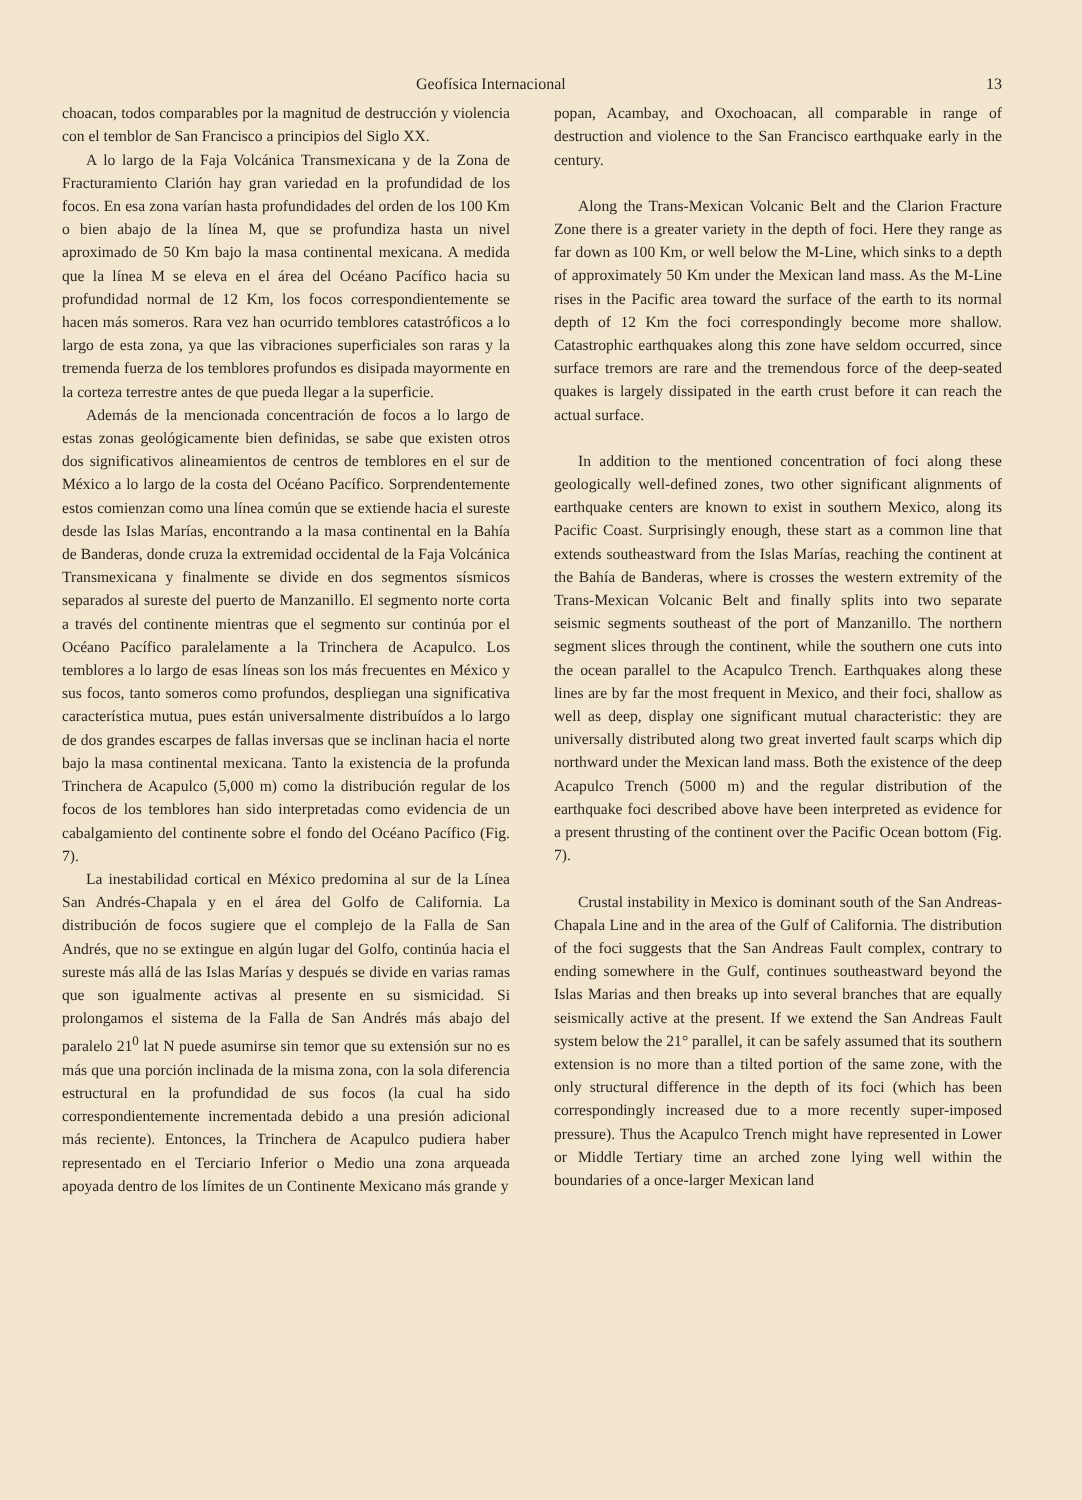Geofísica Internacional 13
choacan, todos comparables por la magnitud de destrucción y violencia con el temblor de San Francisco a principios del Siglo XX.
A lo largo de la Faja Volcánica Transmexicana y de la Zona de Fracturamiento Clarión hay gran variedad en la profundidad de los focos. En esa zona varían hasta profundidades del orden de los 100 Km o bien abajo de la línea M, que se profundiza hasta un nivel aproximado de 50 Km bajo la masa continental mexicana. A medida que la línea M se eleva en el área del Océano Pacífico hacia su profundidad normal de 12 Km, los focos correspondientemente se hacen más someros. Rara vez han ocurrido temblores catastróficos a lo largo de esta zona, ya que las vibraciones superficiales son raras y la tremenda fuerza de los temblores profundos es disipada mayormente en la corteza terrestre antes de que pueda llegar a la superficie.
Además de la mencionada concentración de focos a lo largo de estas zonas geológicamente bien definidas, se sabe que existen otros dos significativos alineamientos de centros de temblores en el sur de México a lo largo de la costa del Océano Pacífico. Sorprendentemente estos comienzan como una línea común que se extiende hacia el sureste desde las Islas Marías, encontrando a la masa continental en la Bahía de Banderas, donde cruza la extremidad occidental de la Faja Volcánica Transmexicana y finalmente se divide en dos segmentos sísmicos separados al sureste del puerto de Manzanillo. El segmento norte corta a través del continente mientras que el segmento sur continúa por el Océano Pacífico paralelamente a la Trinchera de Acapulco. Los temblores a lo largo de esas líneas son los más frecuentes en México y sus focos, tanto someros como profundos, despliegan una significativa característica mutua, pues están universalmente distribuídos a lo largo de dos grandes escarpes de fallas inversas que se inclinan hacia el norte bajo la masa continental mexicana. Tanto la existencia de la profunda Trinchera de Acapulco (5,000 m) como la distribución regular de los focos de los temblores han sido interpretadas como evidencia de un cabalgamiento del continente sobre el fondo del Océano Pacífico (Fig. 7).
La inestabilidad cortical en México predomina al sur de la Línea San Andrés-Chapala y en el área del Golfo de California. La distribución de focos sugiere que el complejo de la Falla de San Andrés, que no se extingue en algún lugar del Golfo, continúa hacia el sureste más allá de las Islas Marías y después se divide en varias ramas que son igualmente activas al presente en su sismicidad. Si prolongamos el sistema de la Falla de San Andrés más abajo del paralelo 21<sup>0</sup> lat N puede asumirse sin temor que su extensión sur no es más que una porción inclinada de la misma zona, con la sola diferencia estructural en la profundidad de sus focos (la cual ha sido correspondientemente incrementada debido a una presión adicional más reciente). Entonces, la Trinchera de Acapulco pudiera haber representado en el Terciario Inferior o Medio una zona arqueada apoyada dentro de los límites de un Continente Mexicano más grande y
popan, Acambay, and Oxochoacan, all comparable in range of destruction and violence to the San Francisco earthquake early in the century.
Along the Trans-Mexican Volcanic Belt and the Clarion Fracture Zone there is a greater variety in the depth of foci. Here they range as far down as 100 Km, or well below the M-Line, which sinks to a depth of approximately 50 Km under the Mexican land mass. As the M-Line rises in the Pacific area toward the surface of the earth to its normal depth of 12 Km the foci correspondingly become more shallow. Catastrophic earthquakes along this zone have seldom occurred, since surface tremors are rare and the tremendous force of the deep-seated quakes is largely dissipated in the earth crust before it can reach the actual surface.
In addition to the mentioned concentration of foci along these geologically well-defined zones, two other significant alignments of earthquake centers are known to exist in southern Mexico, along its Pacific Coast. Surprisingly enough, these start as a common line that extends southeastward from the Islas Marías, reaching the continent at the Bahía de Banderas, where is crosses the western extremity of the Trans-Mexican Volcanic Belt and finally splits into two separate seismic segments southeast of the port of Manzanillo. The northern segment slices through the continent, while the southern one cuts into the ocean parallel to the Acapulco Trench. Earthquakes along these lines are by far the most frequent in Mexico, and their foci, shallow as well as deep, display one significant mutual characteristic: they are universally distributed along two great inverted fault scarps which dip northward under the Mexican land mass. Both the existence of the deep Acapulco Trench (5000 m) and the regular distribution of the earthquake foci described above have been interpreted as evidence for a present thrusting of the continent over the Pacific Ocean bottom (Fig. 7).
Crustal instability in Mexico is dominant south of the San Andreas-Chapala Line and in the area of the Gulf of California. The distribution of the foci suggests that the San Andreas Fault complex, contrary to ending somewhere in the Gulf, continues southeastward beyond the Islas Marias and then breaks up into several branches that are equally seismically active at the present. If we extend the San Andreas Fault system below the 21° parallel, it can be safely assumed that its southern extension is no more than a tilted portion of the same zone, with the only structural difference in the depth of its foci (which has been correspondingly increased due to a more recently super-imposed pressure). Thus the Acapulco Trench might have represented in Lower or Middle Tertiary time an arched zone lying well within the boundaries of a once-larger Mexican land